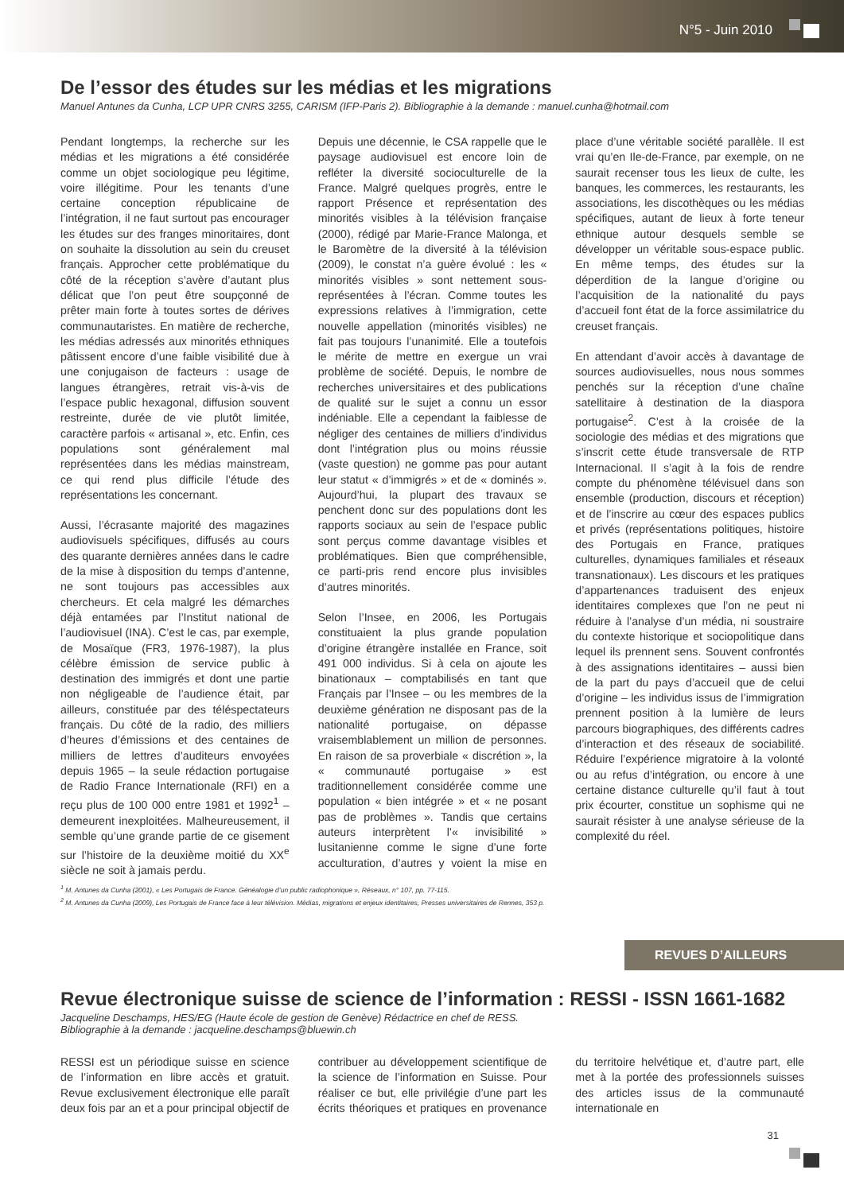N°5 - Juin 2010
De l’essor des études sur les médias et les migrations
Manuel Antunes da Cunha, LCP UPR CNRS 3255, CARISM (IFP-Paris 2). Bibliographie à la demande : manuel.cunha@hotmail.com
Pendant longtemps, la recherche sur les médias et les migrations a été considérée comme un objet sociologique peu légitime, voire illégitime. Pour les tenants d’une certaine conception républicaine de l’intégration, il ne faut surtout pas encourager les études sur des franges minoritaires, dont on souhaite la dissolution au sein du creuset français. Approcher cette problématique du côté de la réception s’avère d’autant plus délicat que l’on peut être soupçonné de prêter main forte à toutes sortes de dérives communautaristes. En matière de recherche, les médias adressés aux minorités ethniques pâtissent encore d’une faible visibilité due à une conjugaison de facteurs : usage de langues étrangères, retrait vis-à-vis de l’espace public hexagonal, diffusion souvent restreinte, durée de vie plutôt limitée, caractère parfois « artisanal », etc. Enfin, ces populations sont généralement mal représentées dans les médias mainstream, ce qui rend plus difficile l’étude des représentations les concernant.
Aussi, l’écrasante majorité des magazines audiovisuels spécifiques, diffusés au cours des quarante dernières années dans le cadre de la mise à disposition du temps d’antenne, ne sont toujours pas accessibles aux chercheurs. Et cela malgré les démarches déjà entamées par l’Institut national de l’audiovisuel (INA). C’est le cas, par exemple, de Mosaïque (FR3, 1976-1987), la plus célèbre émission de service public à destination des immigrés et dont une partie non négligeable de l’audience était, par ailleurs, constituée par des téléspectateurs français. Du côté de la radio, des milliers d’heures d’émissions et des centaines de milliers de lettres d’auditeurs envoyées depuis 1965 – la seule rédaction portugaise de Radio France Internationale (RFI) en a reçu plus de 100 000 entre 1981 et 1992<sup>1</sup> – demeurent inexploitées. Malheureusement, il semble qu’une grande partie de ce gisement sur l’histoire de la deuxième moitié du XX<sup>e</sup> siècle ne soit à jamais perdu.
Depuis une décennie, le CSA rappelle que le paysage audiovisuel est encore loin de refléter la diversité socioculturelle de la France. Malgré quelques progrès, entre le rapport Présence et représentation des minorités visibles à la télévision française (2000), rédigé par Marie-France Malonga, et le Baromètre de la diversité à la télévision (2009), le constat n’a guère évolué : les « minorités visibles » sont nettement sous-représentées à l’écran. Comme toutes les expressions relatives à l’immigration, cette nouvelle appellation (minorités visibles) ne fait pas toujours l’unanimité. Elle a toutefois le mérite de mettre en exergue un vrai problème de société. Depuis, le nombre de recherches universitaires et des publications de qualité sur le sujet a connu un essor indéniable. Elle a cependant la faiblesse de négliger des centaines de milliers d’individus dont l’intégration plus ou moins réussie (vaste question) ne gomme pas pour autant leur statut « d’immigrés » et de « dominés ». Aujourd’hui, la plupart des travaux se penchent donc sur des populations dont les rapports sociaux au sein de l’espace public sont perçus comme davantage visibles et problématiques. Bien que compréhensible, ce parti-pris rend encore plus invisibles d’autres minorités.
Selon l’Insee, en 2006, les Portugais constituaient la plus grande population d’origine étrangère installée en France, soit 491 000 individus. Si à cela on ajoute les binationaux – comptabilisés en tant que Français par l’Insee – ou les membres de la deuxième génération ne disposant pas de la nationalité portugaise, on dépasse vraisemblablement un million de personnes. En raison de sa proverbiale « discrétion », la « communauté portugaise » est traditionnellement considérée comme une population « bien intégrée » et « ne posant pas de problèmes ». Tandis que certains auteurs interprètent l’« invisibilité » lusitanienne comme le signe d’une forte acculturation, d’autres y voient la mise en place d’une véritable société parallèle. Il est vrai qu’en Ile-de-France, par exemple, on ne saurait recenser tous les lieux de culte, les banques, les commerces, les restaurants, les associations, les discothèques ou les médias spécifiques, autant de lieux à forte teneur ethnique autour desquels semble se développer un véritable sous-espace public. En même temps, des études sur la déperdition de la langue d’origine ou l’acquisition de la nationalité du pays d’accueil font état de la force assimilatrice du creuset français.
En attendant d’avoir accès à davantage de sources audiovisuelles, nous nous sommes penchés sur la réception d’une chaîne satellitaire à destination de la diaspora portugaise<sup>2</sup>. C’est à la croisée de la sociologie des médias et des migrations que s’inscrit cette étude transversale de RTP Internacional. Il s’agit à la fois de rendre compte du phénomène télévisuel dans son ensemble (production, discours et réception) et de l’inscrire au cœur des espaces publics et privés (représentations politiques, histoire des Portugais en France, pratiques culturelles, dynamiques familiales et réseaux transnationaux). Les discours et les pratiques d’appartenances traduisent des enjeux identitaires complexes que l’on ne peut ni réduire à l’analyse d’un média, ni soustraire du contexte historique et sociopolitique dans lequel ils prennent sens. Souvent confrontés à des assignations identitaires – aussi bien de la part du pays d’accueil que de celui d’origine – les individus issus de l’immigration prennent position à la lumière de leurs parcours biographiques, des différents cadres d’interaction et des réseaux de sociabilité. Réduire l’expérience migratoire à la volonté ou au refus d’intégration, ou encore à une certaine distance culturelle qu’il faut à tout prix écourter, constitue un sophisme qui ne saurait résister à une analyse sérieuse de la complexité du réel.
<sup>1</sup> M. Antunes da Cunha (2001), « Les Portugais de France. Généalogie d’un public radiophonique », Réseaux, n° 107, pp. 77-115.
<sup>2</sup> M. Antunes da Cunha (2009), Les Portugais de France face à leur télévision. Médias, migrations et enjeux identitaires, Presses universitaires de Rennes, 353 p.
REVUES D’AILLEURS
Revue électronique suisse de science de l’information : RESSI - ISSN 1661-1682
Jacqueline Deschamps, HES/EG (Haute école de gestion de Genève) Rédactrice en chef de RESS.
Bibliographie à la demande : jacqueline.deschamps@bluewin.ch
RESSI est un périodique suisse en science de l’information en libre accès et gratuit. Revue exclusivement électronique elle paraît deux fois par an et a pour principal objectif de contribuer au développement scientifique de la science de l’information en Suisse. Pour réaliser ce but, elle privilégie d’une part les écrits théoriques et pratiques en provenance du territoire helvétique et, d’autre part, elle met à la portée des professionnels suisses des articles issus de la communauté internationale en
31